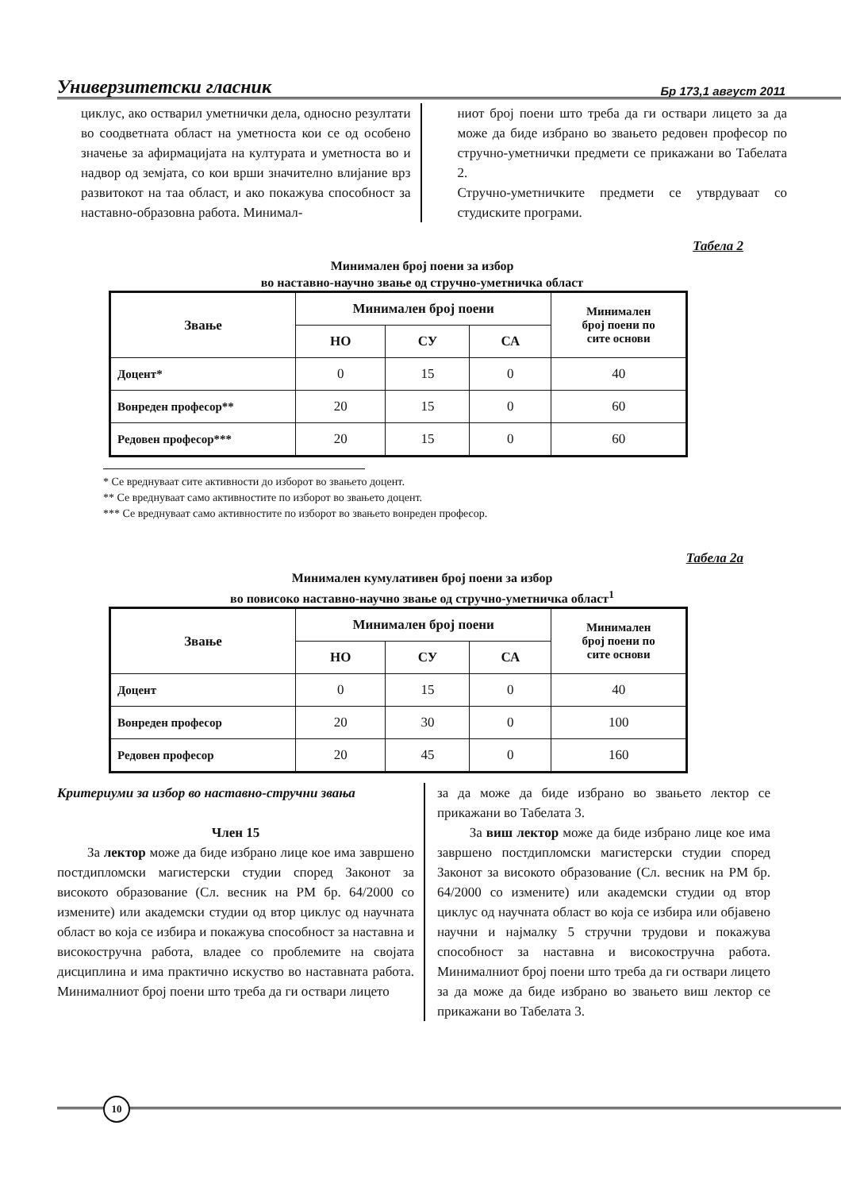Универзитетски гласник Бр 173,1 август 2011
циклус, ако остварил уметнички дела, односно резултати во соодветната област на уметноста кои се од особено значење за афирмацијата на културата и уметноста во и надвор од земјата, со кои врши значително влијание врз развитокот на таа област, и ако покажува способност за наставно-образовна работа. Минимал-
ниот број поени што треба да ги оствари лицето за да може да биде избрано во звањето редовен професор по стручно-уметнички предмети се прикажани во Табелата 2.
Стручно-уметничките предмети се утврдуваат со студиските програми.
Табела 2
Минимален број поени за избор
во наставно-научно звање од стручно-уметничка област
| Звање | Минимален број поени | | | Минимален број поени по сите основи |
| --- | --- | --- | --- | --- |
| | НО | СУ | СА | |
| Доцент* | 0 | 15 | 0 | 40 |
| Вонреден професор** | 20 | 15 | 0 | 60 |
| Редовен професор*** | 20 | 15 | 0 | 60 |
* Се вреднуваат сите активности до изборот во звањето доцент.
** Се вреднуваат само активностите по изборот во звањето доцент.
*** Се вреднуваат само активностите по изборот во звањето вонреден професор.
Табела 2а
Минимален кумулативен број поени за избор
во повисоко наставно-научно звање од стручно-уметничка област<sup>1</sup>
| Звање | Минимален број поени | | | Минимален број поени по сите основи |
| --- | --- | --- | --- | --- |
| | НО | СУ | СА | |
| Доцент | 0 | 15 | 0 | 40 |
| Вонреден професор | 20 | 30 | 0 | 100 |
| Редовен професор | 20 | 45 | 0 | 160 |
Критериуми за избор во наставно-стручни звања
Член 15
За лектор може да биде избрано лице кое има завршено постдипломски магистерски студии според Законот за високото образование (Сл. весник на РМ бр. 64/2000 со измените) или академски студии од втор циклус од научната област во која се избира и покажува способност за наставна и високостручна работа, владее со проблемите на својата дисциплина и има практично искуство во наставната работа. Минималниот број поени што треба да ги оствари лицето
за да може да биде избрано во звањето лектор се прикажани во Табелата 3.
За виш лектор може да биде избрано лице кое има завршено постдипломски магистерски студии според Законот за високото образование (Сл. весник на РМ бр. 64/2000 со измените) или академски студии од втор циклус од научната област во која се избира или објавено научни и најмалку 5 стручни трудови и покажува способност за наставна и високостручна работа. Минималниот број поени што треба да ги оствари лицето за да може да биде избрано во звањето виш лектор се прикажани во Табелата 3.
10